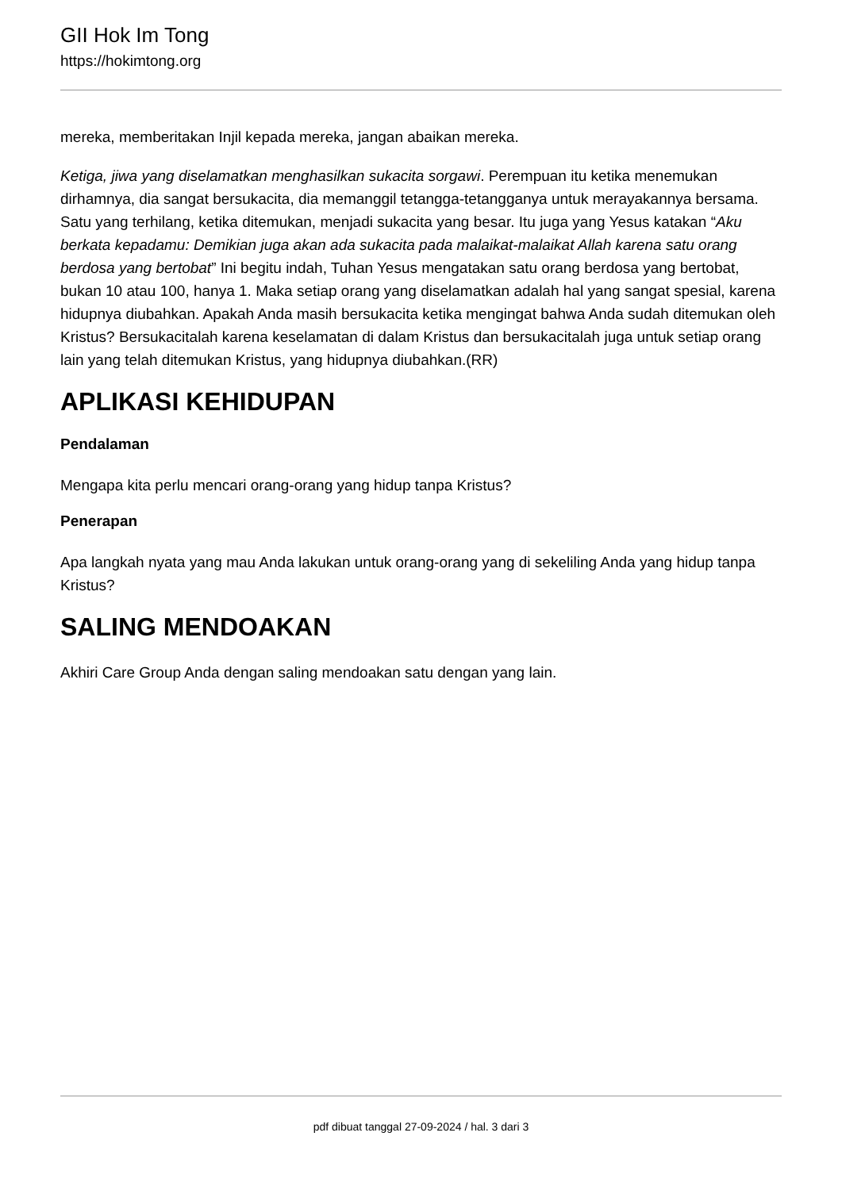GII Hok Im Tong
https://hokimtong.org
mereka, memberitakan Injil kepada mereka, jangan abaikan mereka.
Ketiga, jiwa yang diselamatkan menghasilkan sukacita sorgawi. Perempuan itu ketika menemukan dirhamnya, dia sangat bersukacita, dia memanggil tetangga-tetangganya untuk merayakannya bersama. Satu yang terhilang, ketika ditemukan, menjadi sukacita yang besar. Itu juga yang Yesus katakan “Aku berkata kepadamu: Demikian juga akan ada sukacita pada malaikat-malaikat Allah karena satu orang berdosa yang bertobat” Ini begitu indah, Tuhan Yesus mengatakan satu orang berdosa yang bertobat, bukan 10 atau 100, hanya 1. Maka setiap orang yang diselamatkan adalah hal yang sangat spesial, karena hidupnya diubahkan. Apakah Anda masih bersukacita ketika mengingat bahwa Anda sudah ditemukan oleh Kristus? Bersukacitalah karena keselamatan di dalam Kristus dan bersukacitalah juga untuk setiap orang lain yang telah ditemukan Kristus, yang hidupnya diubahkan.(RR)
APLIKASI KEHIDUPAN
Pendalaman
Mengapa kita perlu mencari orang-orang yang hidup tanpa Kristus?
Penerapan
Apa langkah nyata yang mau Anda lakukan untuk orang-orang yang di sekeliling Anda yang hidup tanpa Kristus?
SALING MENDOAKAN
Akhiri Care Group Anda dengan saling mendoakan satu dengan yang lain.
pdf dibuat tanggal 27-09-2024 / hal. 3 dari 3